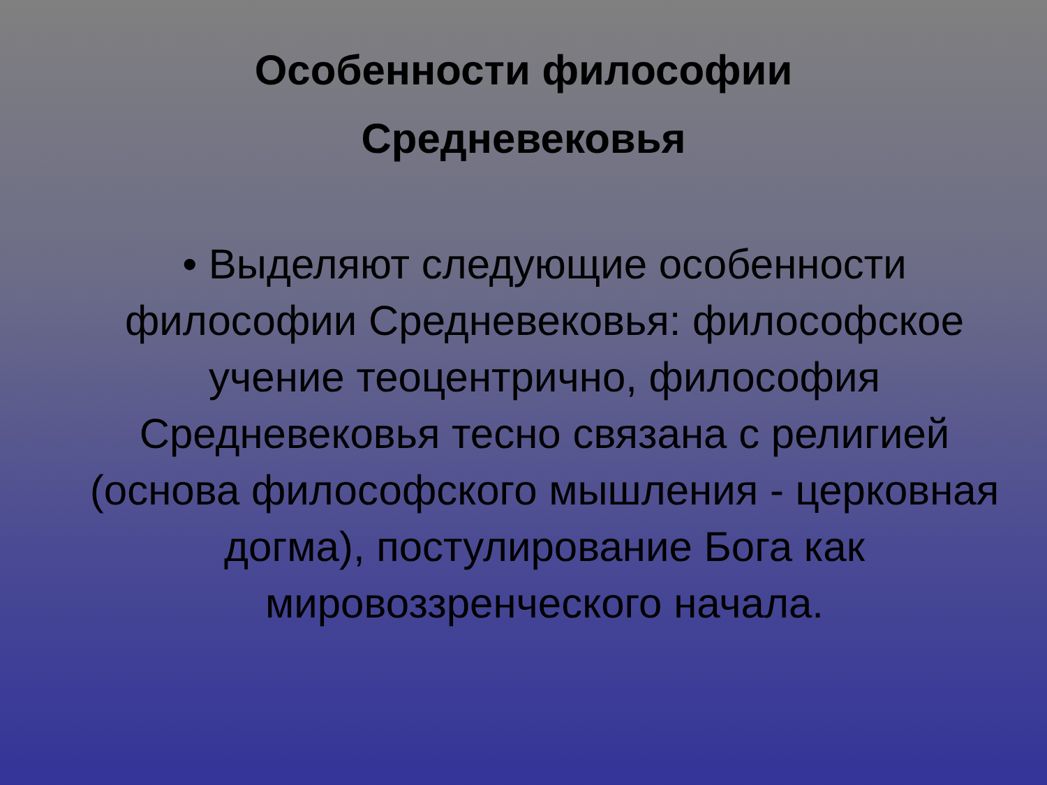Особенности философии
Средневековья
• Выделяют следующие особенности философии Средневековья: философское учение теоцентрично, философия Средневековья тесно связана с религией (основа философского мышления - церковная догма), постулирование Бога как мировоззренческого начала.